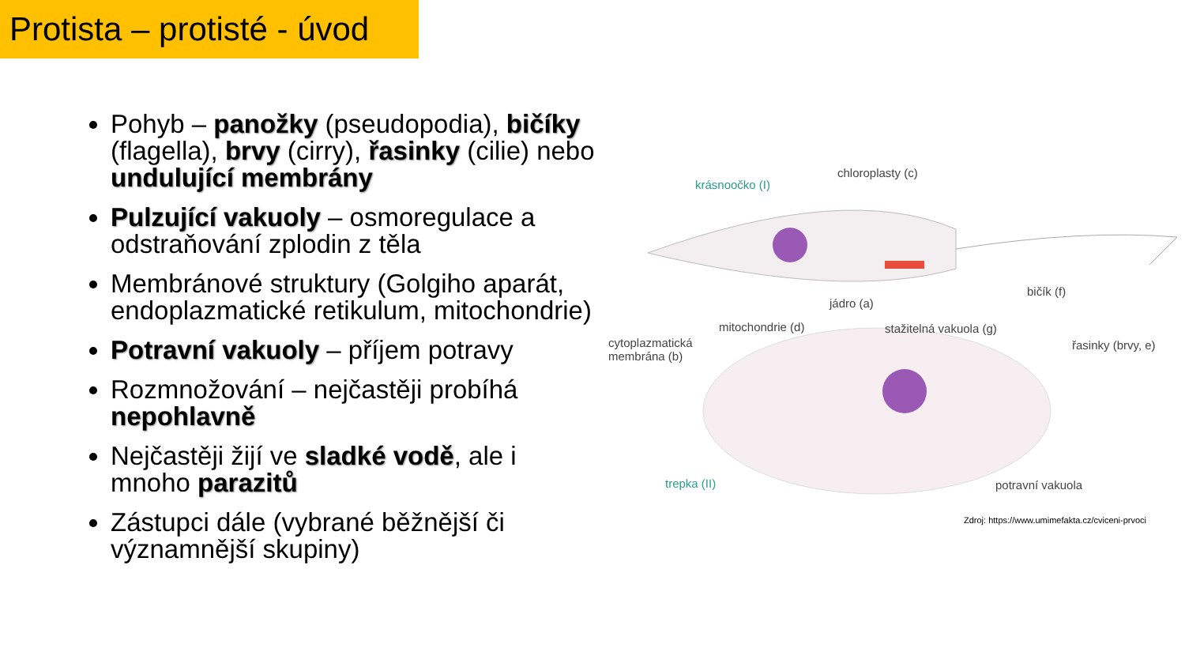Protista – protisté - úvod
Pohyb – panožky (pseudopodia), bičíky (flagella), brvy (cirry), řasinky (cilie) nebo undulující membrány
Pulzující vakuoly – osmoregulace a odstraňování zplodin z těla
Membránové struktury (Golgiho aparát, endoplazmatické retikulum, mitochondrie)
Potravní vakuoly – příjem potravy
Rozmnožování – nejčastěji probíhá nepohlavně
Nejčastěji žijí ve sladké vodě, ale i mnoho parazitů
Zástupci dále (vybrané běžnější či významnější skupiny)
krásnoočko (I)
chloroplasty (c)
bičík (f)
jádro (a)
mitochondrie (d) stažitelná vakuola (g)
cytoplazmatická
membrána (b)
řasinky (brvy, e)
trepka (II) potravní vakuola
Zdroj: https://www.umimefakta.cz/cviceni-prvoci